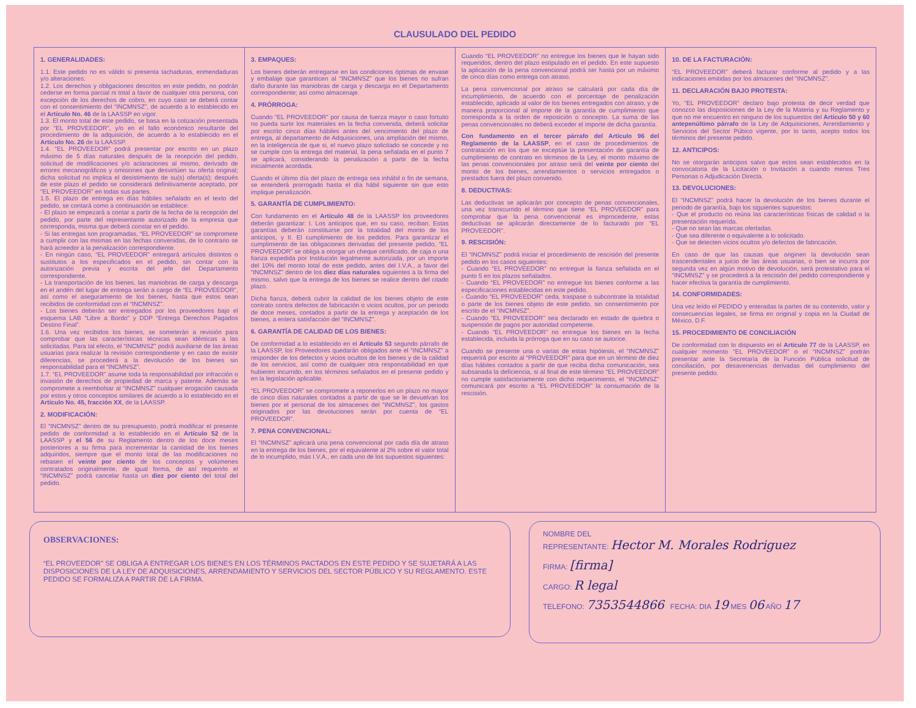CLAUSULADO DEL PEDIDO
1. GENERALIDADES:
1.1. Este pedido no es válido si presenta tachaduras, enmendaduras y/o alteraciones.
1.2. Los derechos y obligaciones descritos en este pedido, no podrán cederse en forma parcial ni total a favor de cualquier otra persona, con excepción de los derechos de cobro, en cuyo caso se deberá contar con el consentimiento del “INCMNSZ”, de acuerdo a lo establecido en el Artículo No. 46 de la LAASSP en vigor.
1.3. El monto total de este pedido, se basa en la cotización presentada por “EL PROVEEDOR”, y/o en el fallo económico resultante del procedimiento de la adquisición, de acuerdo a lo establecido en el Artículo No. 26 de la LAASSP.
1.4. “EL PROVEEDOR” podrá presentar por escrito en un plazo máximo de 5 días naturales después de la recepción del pedido, solicitud de modificaciones y/o aclaraciones al mismo, derivado de errores mecanográficos y omisiones que desvirtúen su oferta original; dicha solicitud no implica el desistimiento de su(s) oferta(s); después de este plazo el pedido se considerará definitivamente aceptado, por “EL PROVEEDOR” en todas sus partes.
1.5. El plazo de entrega en días hábiles señalado en el texto del pedido, se contará como a continuación se establece:
- El plazo se empezará a contar a partir de la fecha de la recepción del pedido, por parte del representante autorizado de la empresa que corresponda, misma que deberá constar en el pedido.
- Si las entregas son programadas, “EL PROVEEDOR” se compromete a cumplir con las mismas en las fechas convenidas, de lo contrario se hará acreedor a la penalización correspondiente.
- En ningún caso, “EL PROVEEDOR” entregará artículos distintos o sustitutos a los especificados en el pedido, sin contar con la autorización previa y escrita del jefe del Departamento correspondiente.
- La transportación de los bienes, las maniobras de carga y descarga en el andén del lugar de entrega serán a cargo de “EL PROVEEDOR”, así como el aseguramiento de los bienes, hasta que estos sean recibidos de conformidad con el “INCMNSZ”.
- Los bienes deberán ser entregados por los proveedores bajo el esquema LAB “Libre a Bordo” y DDP “Entrega Derechos Pagados Destino Final”.
1.6. Una vez recibidos los bienes, se someterán a revisión para comprobar que las características técnicas sean idénticas a las solicitadas. Para tal efecto, el “INCMNSZ” podrá auxiliarse de las áreas usuarias para realizar la revisión correspondiente y en caso de existir diferencias, se procederá a la devolución de los bienes sin responsabilidad para el “INCMNSZ”.
1.7. “EL PROVEEDOR” asume toda la responsabilidad por infracción o invasión de derechos de propiedad de marca y patente. Además se compromete a reembolsar al “INCMNSZ” cualquier erogación causada por estos y otros conceptos similares de acuerdo a lo establecido en el Artículo No. 45, fracción XX, de la LAASSP.
2. MODIFICACIÓN:
El “INCMNSZ” dentro de su presupuesto, podrá modificar el presente pedido de conformidad a lo establecido en el Artículo 52 de la LAASSP y el 56 de su Reglamento dentro de los doce meses posteriores a su firma para incrementar la cantidad de los bienes adquiridos, siempre que el monto total de las modificaciones no rebasen el veinte por ciento de los conceptos y volúmenes contratados originalmente, de igual forma, de así requerirlo el “INCMNSZ” podrá cancelar hasta un diez por ciento del total del pedido.
3. EMPAQUES:
Los bienes deberán entregarse en las condiciones óptimas de envase y embalaje que garanticen al “INCMNSZ” que los bienes no sufran daño durante las maniobras de carga y descarga en el Departamento correspondiente; así como almacenaje.
4. PRÓRROGA:
Cuando “EL PROVEEDOR” por causa de fuerza mayor o caso fortuito no pueda surtir los materiales en la fecha convenida, deberá solicitar por escrito cinco días hábiles antes del vencimiento del plazo de entrega, al departamento de Adquisiciones, una ampliación del mismo, en la inteligencia de que si, el nuevo plazo solicitado se concede y no se cumple con la entrega del material, la pena señalada en el punto 7 se aplicará, considerando la penalización a partir de la fecha inicialmente acordada.
Cuando el último día del plazo de entrega sea inhábil o fin de semana, se entenderá prorrogado hasta el día hábil siguiente sin que esto implique penalización.
5. GARANTÍA DE CUMPLIMIENTO:
Con fundamento en el Artículo 48 de la LAASSP los proveedores deberán garantizar: I. Los anticipos que, en su caso, reciban. Estas garantías deberán constituirse por la totalidad del monto de los anticipos, y II. El cumplimiento de los pedidos. Para garantizar el cumplimiento de las obligaciones derivadas del presente pedido, “EL PROVEEDOR” se obliga a otorgar un cheque certificado, de caja o una fianza expedida por Institución legalmente autorizada, por un importe del 10% del monto total de este pedido, antes del I.V.A., a favor del “INCMNSZ” dentro de los diez días naturales siguientes a la firma del mismo, salvo que la entrega de los bienes se realice dentro del citado plazo.
Dicha fianza, deberá cubrir la calidad de los bienes objeto de este contrato contra defectos de fabricación o vicios ocultos, por un periodo de doce meses, contados a partir de la entrega y aceptación de los bienes, a entera satisfacción del “INCMNSZ”.
6. GARANTÍA DE CALIDAD DE LOS BIENES:
De conformidad a lo establecido en el Artículo 53 segundo párrafo de la LAASSP, los Proveedores quedarán obligados ante el “INCMNSZ” a responder de los defectos y vicios ocultos de los bienes y de la calidad de los servicios, así como de cualquier otra responsabilidad en que hubieren incurrido, en los términos señalados en el presente pedido y en la legislación aplicable.
“EL PROVEEDOR” se compromete a reponerlos en un plazo no mayor de cinco días naturales contados a partir de que se le devuelvan los bienes por el personal de los almacenes del “INCMNSZ”, los gastos originados por las devoluciones serán por cuenta de “EL PROVEEDOR”.
7. PENA CONVENCIONAL:
El “INCMNSZ” aplicará una pena convencional por cada día de atraso en la entrega de los bienes, por el equivalente al 2% sobre el valor total de lo incumplido, más I.V.A., en cada uno de los supuestos siguientes:
Cuando “EL PROVEEDOR” no entregue los bienes que le hayan sido requeridos, dentro del plazo estipulado en el pedido. En este supuesto la aplicación de la pena convencional podrá ser hasta por un máximo de cinco días como entrega con atraso.
La pena convencional por atraso se calculará por cada día de incumplimiento, de acuerdo con el porcentaje de penalización establecido, aplicado al valor de los bienes entregados con atraso, y de manera proporcional al importe de la garantía de cumplimiento que corresponda a la orden de reposición o concepto. La suma de las penas convencionales no deberá exceder el importe de dicha garantía.
Con fundamento en el tercer párrafo del Artículo 96 del Reglamento de la LAASSP, en el caso de procedimientos de contratación en los que se exceptúe la presentación de garantía de cumplimiento de contrato en términos de la Ley, el monto máximo de las penas convencionales por atraso será del veinte por ciento del monto de los bienes, arrendamientos o servicios entregados o prestados fuera del plazo convenido.
8. DEDUCTIVAS:
Las deductivas se aplicarán por concepto de penas convencionales, una vez transcurrido el término que tiene “EL PROVEEDOR” para comprobar que la pena convencional es improcedente, estas deductivas se aplicarán directamente de lo facturado por “EL PROVEEDOR”.
9. RESCISIÓN:
El “INCMNSZ” podrá iniciar el procedimiento de rescisión del presente pedido en los casos siguientes:
- Cuando “EL PROVEEDOR” no entregue la fianza señalada en el punto 5 en los plazos señalados.
- Cuando “EL PROVEEDOR” no entregue los bienes conforme a las especificaciones establecidas en este pedido.
- Cuando “EL PROVEEDOR” ceda, traspase o subcontrate la totalidad o parte de los bienes objeto de este pedido, sin consentimiento por escrito de el “INCMNSZ”.
- Cuando “EL PROVEEDOR” sea declarado en estado de quiebra o suspensión de pagos por autoridad competente.
- Cuando “EL PROVEEDOR” no entregue los bienes en la fecha establecida, incluida la prórroga que en su caso se autorice.
Cuando se presente una o varias de estas hipótesis, el “INCMNSZ” requerirá por escrito al “PROVEEDOR” para que en un término de diez días hábiles contados a partir de que reciba dicha comunicación, sea subsanada la deficiencia, si al final de este término “EL PROVEEDOR” no cumple satisfactoriamente con dicho requerimiento, el “INCMNSZ” comunicará por escrito a “EL PROVEEDOR” la consumación de la rescisión.
10. DE LA FACTURACIÓN:
“EL PROVEEDOR” deberá facturar conforme al pedido y a las indicaciones emitidas por los almacenes del “INCMNSZ”.
11. DECLARACIÓN BAJO PROTESTA:
Yo, “EL PROVEEDOR” declaro bajo protesta de decir verdad que conozco las disposiciones de la Ley de la Materia y su Reglamento y que no me encuentro en ninguno de los supuestos del Artículo 50 y 60 antepenúltimo párrafo de la Ley de Adquisiciones, Arrendamiento y Servicios del Sector Púbico vigente, por lo tanto, acepto todos los términos del presente pedido.
12. ANTICIPOS:
No se otorgarán anticipos salvo que estos sean establecidos en la convocatoria de la Licitación o Invitación a cuando menos Tres Personas o Adjudicación Directa.
13. DEVOLUCIONES:
El “INCMNSZ” podrá hacer la devolución de los bienes durante el periodo de garantía, bajo los siguientes supuestos:
- Que el producto no reúna las características físicas de calidad o la presentación requerida.
- Que no sean las marcas ofertadas.
- Que sea diferente o equivalente a lo solicitado.
- Que se detecten vicios ocultos y/o defectos de fabricación.
En caso de que las causas que originen la devolución sean trascendentales a juicio de las áreas usuarias, o bien se incurra por segunda vez en algún motivo de devolución, será protestativo para el “INCMNSZ” y se procederá a la rescisión del pedido correspondiente y hacer efectiva la garantía de cumplimiento.
14. CONFORMIDADES:
Una vez leído el PEDIDO y enteradas la partes de su contenido, valor y consecuencias legales, se firma en original y copia en la Ciudad de México, D.F.
15. PROCEDIMIENTO DE CONCILIACIÓN
De conformidad con lo dispuesto en el Artículo 77 de la LAASSP, en cualquier momento “EL PROVEEDOR” o el “INCMNSZ” podrán presentar ante la Secretaría de la Función Pública solicitud de conciliación, por desavenencias derivadas del cumplimiento del presente pedido.
OBSERVACIONES:
“EL PROVEEDOR” SE OBLIGA A ENTREGAR LOS BIENES EN LOS TÉRMINOS PACTADOS EN ESTE PEDIDO Y SE SUJETARÁ A LAS DISPOSICIONES DE LA LEY DE ADQUISICIONES, ARRENDAMIENTO Y SERVICIOS DEL SECTOR PÚBLICO Y SU REGLAMENTO. ESTE PEDIDO SE FORMALIZA A PARTIR DE LA FIRMA.
NOMBRE DEL
REPRESENTANTE: Hector M. Morales Rodriguez
FIRMA: [firma]
CARGO: R legal
TELEFONO: 7353544866 FECHA: DIA 19 MES 06 AÑO 17